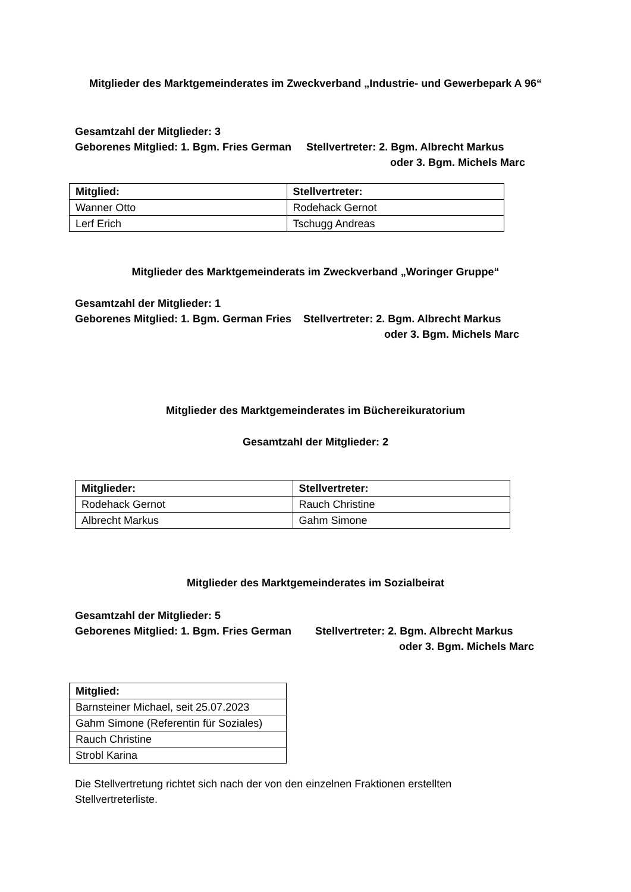Mitglieder des Marktgemeinderates im Zweckverband „Industrie- und Gewerbepark A 96“
Gesamtzahl der Mitglieder: 3
Geborenes Mitglied: 1. Bgm. Fries German Stellvertreter: 2. Bgm. Albrecht Markus
oder 3. Bgm. Michels Marc
| Mitglied: | Stellvertreter: |
| --- | --- |
| Wanner Otto | Rodehack Gernot |
| Lerf Erich | Tschugg Andreas |
Mitglieder des Marktgemeinderats im Zweckverband „Woringer Gruppe“
Gesamtzahl der Mitglieder: 1
Geborenes Mitglied: 1. Bgm. German Fries Stellvertreter: 2. Bgm. Albrecht Markus
oder 3. Bgm. Michels Marc
Mitglieder des Marktgemeinderates im Büchereikuratorium
Gesamtzahl der Mitglieder: 2
| Mitglieder: | Stellvertreter: |
| --- | --- |
| Rodehack Gernot | Rauch Christine |
| Albrecht Markus | Gahm Simone |
Mitglieder des Marktgemeinderates im Sozialbeirat
Gesamtzahl der Mitglieder: 5
Geborenes Mitglied: 1. Bgm. Fries German Stellvertreter: 2. Bgm. Albrecht Markus
oder 3. Bgm. Michels Marc
| Mitglied: |
| --- |
| Barnsteiner Michael, seit 25.07.2023 |
| Gahm Simone (Referentin für Soziales) |
| Rauch Christine |
| Strobl Karina |
Die Stellvertretung richtet sich nach der von den einzelnen Fraktionen erstellten Stellvertreterliste.